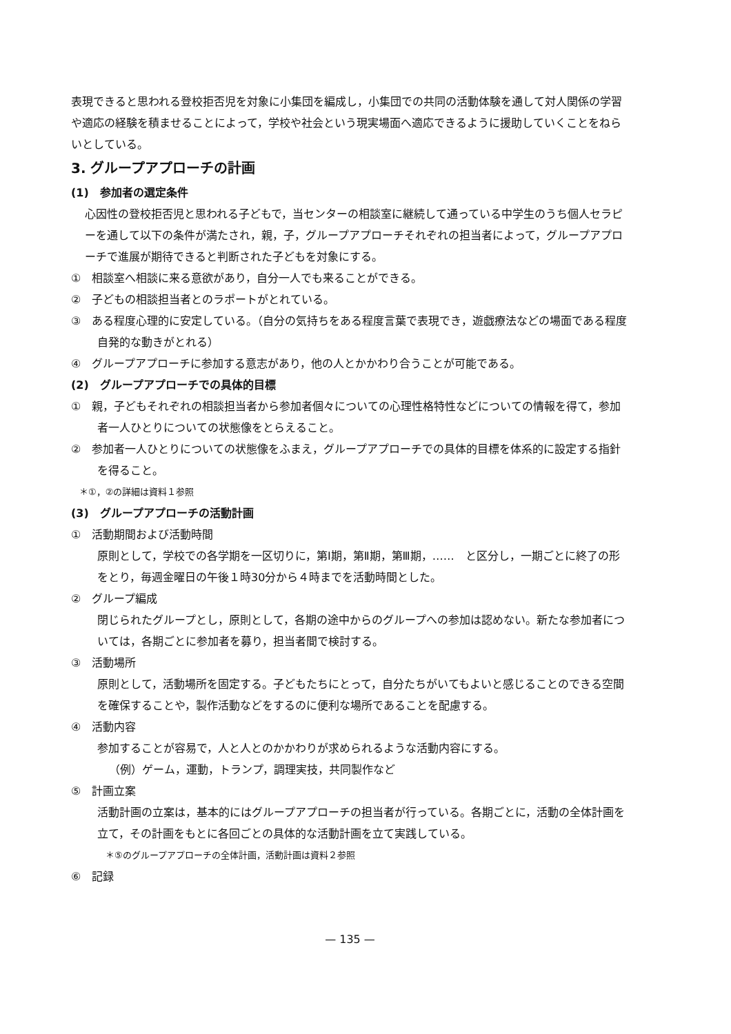表現できると思われる登校拒否児を対象に小集団を編成し，小集団での共同の活動体験を通して対人関係の学習や適応の経験を積ませることによって，学校や社会という現実場面へ適応できるように援助していくことをねらいとしている。
3. グループアプローチの計画
(1)　参加者の選定条件
心因性の登校拒否児と思われる子どもで，当センターの相談室に継続して通っている中学生のうち個人セラピーを通して以下の条件が満たされ，親，子，グループアプローチそれぞれの担当者によって，グループアプローチで進展が期待できると判断された子どもを対象にする。
①　相談室へ相談に来る意欲があり，自分一人でも来ることができる。
②　子どもの相談担当者とのラポートがとれている。
③　ある程度心理的に安定している。（自分の気持ちをある程度言葉で表現でき，遊戯療法などの場面である程度自発的な動きがとれる）
④　グループアプローチに参加する意志があり，他の人とかかわり合うことが可能である。
(2)　グループアプローチでの具体的目標
①　親，子どもそれぞれの相談担当者から参加者個々についての心理性格特性などについての情報を得て，参加者一人ひとりについての状態像をとらえること。
②　参加者一人ひとりについての状態像をふまえ，グループアプローチでの具体的目標を体系的に設定する指針を得ること。
＊①，②の詳細は資料１参照
(3)　グループアプローチの活動計画
①　活動期間および活動時間
原則として，学校での各学期を一区切りに，第Ⅰ期，第Ⅱ期，第Ⅲ期，……　と区分し，一期ごとに終了の形をとり，毎週金曜日の午後１時30分から４時までを活動時間とした。
②　グループ編成
閉じられたグループとし，原則として，各期の途中からのグループへの参加は認めない。新たな参加者については，各期ごとに参加者を募り，担当者間で検討する。
③　活動場所
原則として，活動場所を固定する。子どもたちにとって，自分たちがいてもよいと感じることのできる空間を確保することや，製作活動などをするのに便利な場所であることを配慮する。
④　活動内容
参加することが容易で，人と人とのかかわりが求められるような活動内容にする。
（例）ゲーム，運動，トランプ，調理実技，共同製作など
⑤　計画立案
活動計画の立案は，基本的にはグループアプローチの担当者が行っている。各期ごとに，活動の全体計画を立て，その計画をもとに各回ごとの具体的な活動計画を立て実践している。
＊⑤のグループアプローチの全体計画，活動計画は資料２参照
⑥　記録
— 135 —